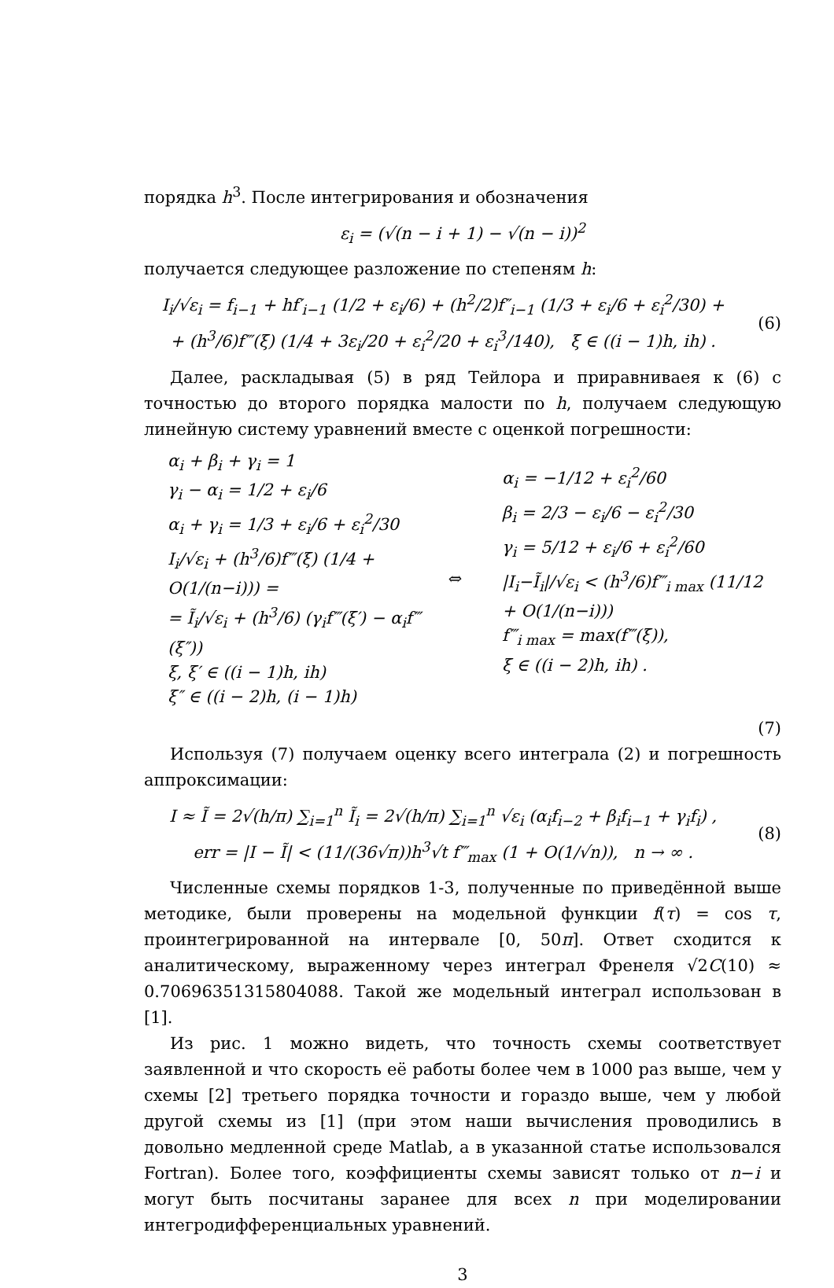порядка h<sup>3</sup>. После интегрирования и обозначения
ε<sub>i</sub> = (√(n − i + 1) − √(n − i))<sup>2</sup>
получается следующее разложение по степеням h:
I<sub>i</sub>/√ε<sub>i</sub> = f<sub>i−1</sub> + hf′<sub>i−1</sub> (1/2 + ε<sub>i</sub>/6) + (h<sup>2</sup>/2)f″<sub>i−1</sub> (1/3 + ε<sub>i</sub>/6 + ε<sub>i</sub><sup>2</sup>/30) +
+ (h<sup>3</sup>/6)f‴(ξ) (1/4 + 3ε<sub>i</sub>/20 + ε<sub>i</sub><sup>2</sup>/20 + ε<sub>i</sub><sup>3</sup>/140), ξ ∈ ((i − 1)h, ih) .
(6)
Далее, раскладывая (5) в ряд Тейлора и приравниваея к (6) с точностью до второго порядка малости по h, получаем следующую линейную систему уравнений вместе с оценкой погрешности:
α<sub>i</sub> + β<sub>i</sub> + γ<sub>i</sub> = 1
γ<sub>i</sub> − α<sub>i</sub> = 1/2 + ε<sub>i</sub>/6
α<sub>i</sub> + γ<sub>i</sub> = 1/3 + ε<sub>i</sub>/6 + ε<sub>i</sub><sup>2</sup>/30
I<sub>i</sub>/√ε<sub>i</sub> + (h<sup>3</sup>/6)f‴(ξ) (1/4 + O(1/(n−i))) =
= Ĩ<sub>i</sub>/√ε<sub>i</sub> + (h<sup>3</sup>/6) (γ<sub>i</sub>f‴(ξ′) − α<sub>i</sub>f‴(ξ″))
ξ, ξ′ ∈ ((i − 1)h, ih)
ξ″ ∈ ((i − 2)h, (i − 1)h)
⇔
α<sub>i</sub> = −1/12 + ε<sub>i</sub><sup>2</sup>/60
β<sub>i</sub> = 2/3 − ε<sub>i</sub>/6 − ε<sub>i</sub><sup>2</sup>/30
γ<sub>i</sub> = 5/12 + ε<sub>i</sub>/6 + ε<sub>i</sub><sup>2</sup>/60
|I<sub>i</sub>−Ĩ<sub>i</sub>|/√ε<sub>i</sub> < (h<sup>3</sup>/6)f‴<sub>i max</sub> (11/12 + O(1/(n−i)))
f‴<sub>i max</sub> = max(f‴(ξ)),
ξ ∈ ((i − 2)h, ih) .
(7)
Используя (7) получаем оценку всего интеграла (2) и погрешность аппроксимации:
I ≈ Ĩ = 2√(h/π) ∑<sub>i=1</sub><sup>n</sup> Ĩ<sub>i</sub> = 2√(h/π) ∑<sub>i=1</sub><sup>n</sup> √ε<sub>i</sub> (α<sub>i</sub>f<sub>i−2</sub> + β<sub>i</sub>f<sub>i−1</sub> + γ<sub>i</sub>f<sub>i</sub>) ,
err = |I − Ĩ| < (11/(36√π))h<sup>3</sup>√t f‴<sub>max</sub> (1 + O(1/√n)), n → ∞ .
(8)
Численные схемы порядков 1-3, полученные по приведённой выше методике, были проверены на модельной функции f(τ) = cos τ, проинтегрированной на интервале [0, 50π]. Ответ сходится к аналитическому, выраженному через интеграл Френеля √2C(10) ≈ 0.70696351315804088. Такой же модельный интеграл использован в [1].
Из рис. 1 можно видеть, что точность схемы соответствует заявленной и что скорость её работы более чем в 1000 раз выше, чем у схемы [2] третьего порядка точности и гораздо выше, чем у любой другой схемы из [1] (при этом наши вычисления проводились в довольно медленной среде Matlab, а в указанной статье использовался Fortran). Более того, коэффициенты схемы зависят только от n−i и могут быть посчитаны заранее для всех n при моделировании интегродифференциальных уравнений.
3